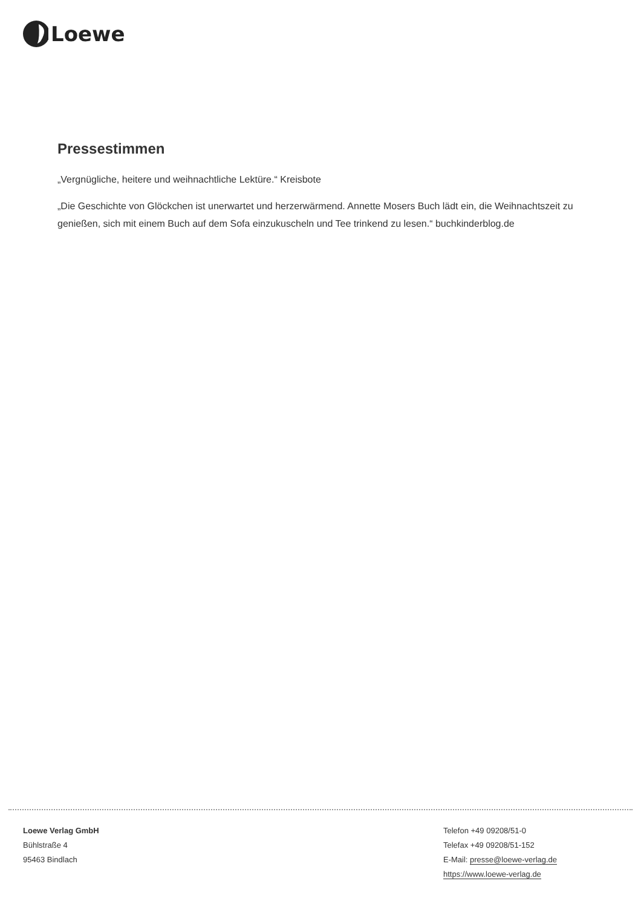Loewe
Pressestimmen
„Vergnügliche, heitere und weihnachtliche Lektüre.“ Kreisbote
„Die Geschichte von Glöckchen ist unerwartet und herzerwärmend. Annette Mosers Buch lädt ein, die Weihnachtszeit zu genießen, sich mit einem Buch auf dem Sofa einzukuscheln und Tee trinkend zu lesen.“ buchkinderblog.de
Loewe Verlag GmbH
Bühlstraße 4
95463 Bindlach
Telefon +49 09208/51-0
Telefax +49 09208/51-152
E-Mail: presse@loewe-verlag.de
https://www.loewe-verlag.de